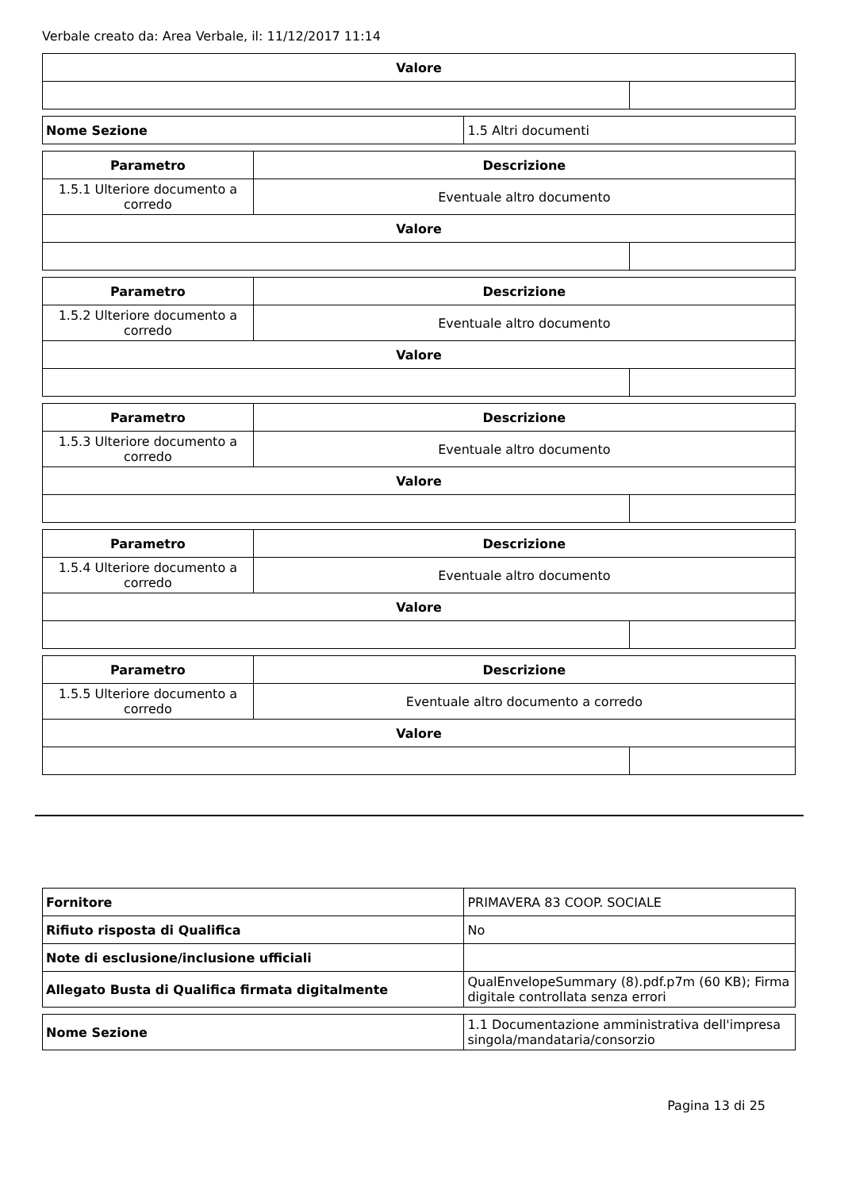Verbale creato da: Area Verbale, il: 11/12/2017 11:14
| Valore | |
| --- | --- |
| Nome Sezione | 1.5 Altri documenti |
| Parametro | Descrizione | |
| --- | --- | --- |
| 1.5.1 Ulteriore documento a corredo | Eventuale altro documento | |
| Valore | | |
| Parametro | Descrizione | |
| --- | --- | --- |
| 1.5.2 Ulteriore documento a corredo | Eventuale altro documento | |
| Valore | | |
| Parametro | Descrizione | |
| --- | --- | --- |
| 1.5.3 Ulteriore documento a corredo | Eventuale altro documento | |
| Valore | | |
| Parametro | Descrizione | |
| --- | --- | --- |
| 1.5.4 Ulteriore documento a corredo | Eventuale altro documento | |
| Valore | | |
| Parametro | Descrizione | |
| --- | --- | --- |
| 1.5.5 Ulteriore documento a corredo | Eventuale altro documento a corredo | |
| Valore | | |
| Fornitore | PRIMAVERA 83 COOP. SOCIALE |
| Rifiuto risposta di Qualifica | No |
| Note di esclusione/inclusione ufficiali | |
| Allegato Busta di Qualifica firmata digitalmente | QualEnvelopeSummary (8).pdf.p7m (60 KB); Firma digitale controllata senza errori |
| Nome Sezione | 1.1 Documentazione amministrativa dell'impresa singola/mandataria/consorzio |
Pagina 13 di 25